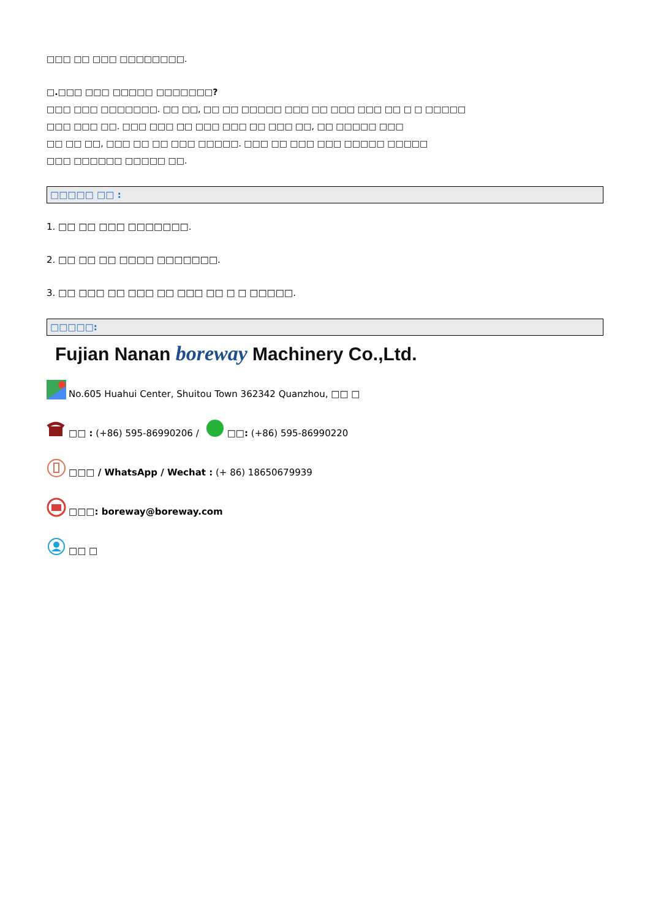□□□ □□ □□□ □□□□□□□□.
□.□□□ □□□ □□□□□ □□□□□□□?
□□□ □□□ □□□□□□□. □□ □□, □□ □□ □□□□□ □□□ □□ □□□ □□□ □□ □ □ □□□□□
□□□ □□□ □□. □□□ □□□ □□ □□□ □□□ □□ □□□ □□, □□ □□□□□ □□□
□□ □□ □□, □□□ □□ □□ □□□ □□□□□. □□□ □□ □□□ □□□ □□□□□ □□□□□
□□□ □□□□□□ □□□□□ □□.
□□□□□ □□ :
1. □□ □□ □□□ □□□□□□□.
2. □□ □□ □□ □□□□ □□□□□□□.
3. □□ □□□ □□ □□□ □□ □□□ □□ □ □ □□□□□.
□□□□□:
Fujian Nanan boreway Machinery Co.,Ltd.
No.605 Huahui Center, Shuitou Town 362342 Quanzhou, □□ □
□□ : (+86) 595-86990206 / □□: (+86) 595-86990220
□□□ / WhatsApp / Wechat : (+ 86) 18650679939
□□□: boreway@boreway.com
□□ □